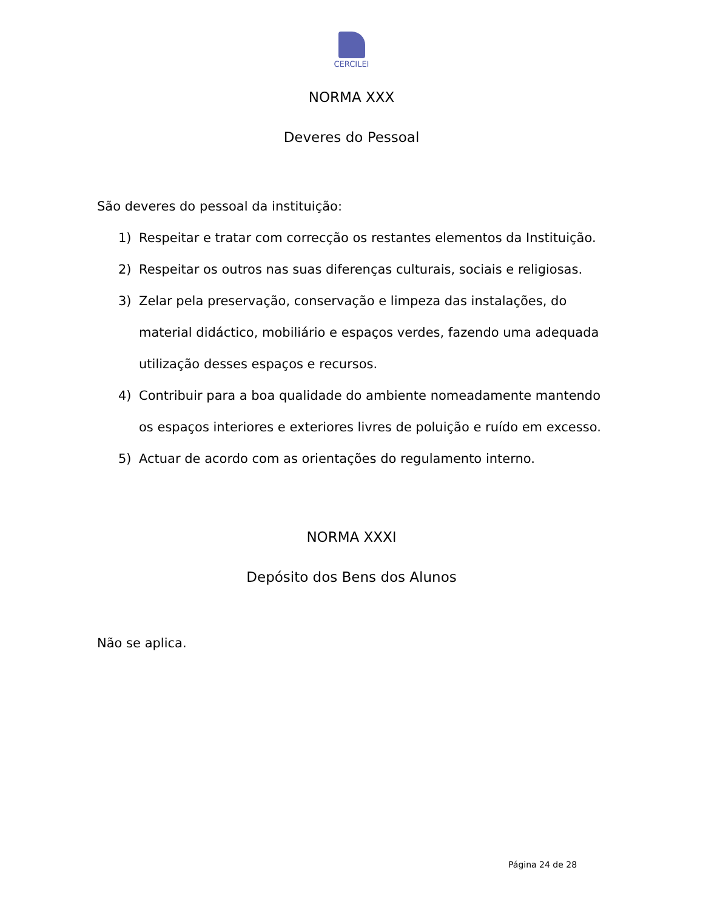CERCILEI
NORMA XXX
Deveres do Pessoal
São deveres do pessoal da instituição:
1) Respeitar e tratar com correcção os restantes elementos da Instituição.
2) Respeitar os outros nas suas diferenças culturais, sociais e religiosas.
3) Zelar pela preservação, conservação e limpeza das instalações, do material didáctico, mobiliário e espaços verdes, fazendo uma adequada utilização desses espaços e recursos.
4) Contribuir para a boa qualidade do ambiente nomeadamente mantendo os espaços interiores e exteriores livres de poluição e ruído em excesso.
5) Actuar de acordo com as orientações do regulamento interno.
NORMA XXXI
Depósito dos Bens dos Alunos
Não se aplica.
Página 24 de 28